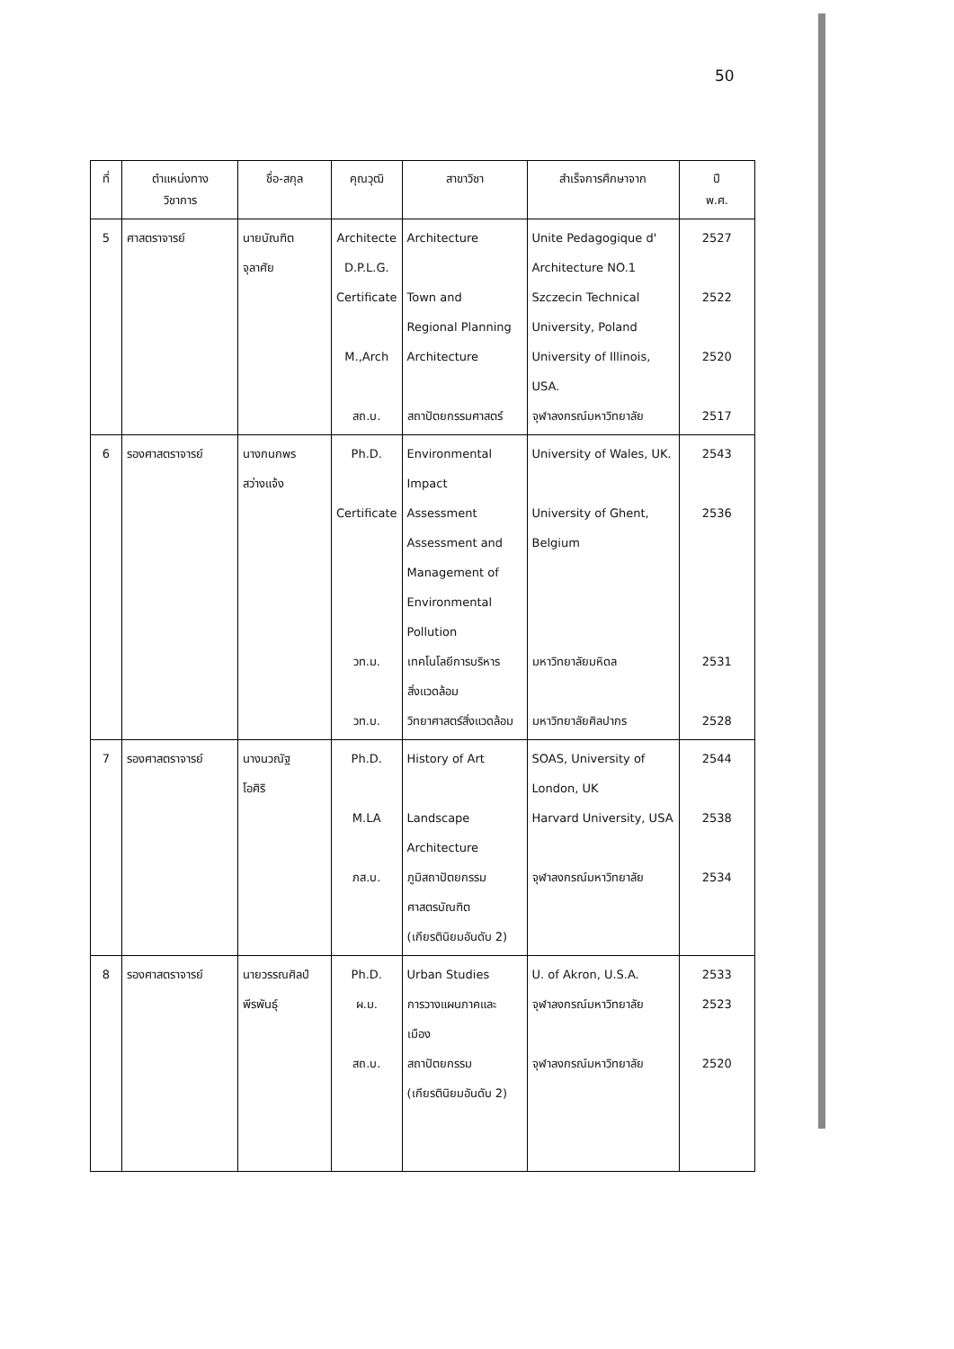50
| ที่ | ตำแหน่งทาง วิชาการ | ชื่อ-สกุล | คุณวุฒิ | สาขาวิชา | สำเร็จการศึกษาจาก | ปี พ.ศ. |
| --- | --- | --- | --- | --- | --- | --- |
| 5 | ศาสตราจารย์ | นายบัณฑิต จุลาศัย | Architecte D.P.L.G. Certificate M.,Arch สถ.บ. | Architecture Town and Regional Planning Architecture สถาปัตยกรรมศาสตร์ | Unite Pedagogique d' Architecture NO.1 Szczecin Technical University, Poland University of Illinois, USA. จุฬาลงกรณ์มหาวิทยาลัย | 2527 2522 2520 2517 |
| 6 | รองศาสตราจารย์ | นางกนกพร สว่างแจ้ง | Ph.D. Certificate วท.ม. วท.บ. | Environmental Impact Assessment Assessment and Management of Environmental Pollution เทคโนโลยีการบริหาร สิ่งแวดล้อม วิทยาศาสตร์สิ่งแวดล้อม | University of Wales, UK. University of Ghent, Belgium มหาวิทยาลัยมหิดล มหาวิทยาลัยศิลปากร | 2543 2536 2531 2528 |
| 7 | รองศาสตราจารย์ | นางนวณัฐ โอศิริ | Ph.D. M.LA ภส.บ. | History of Art Landscape Architecture ภูมิสถาปัตยกรรม ศาสตรบัณฑิต (เกียรตินิยมอันดับ 2) | SOAS, University of London, UK Harvard University, USA จุฬาลงกรณ์มหาวิทยาลัย | 2544 2538 2534 |
| 8 | รองศาสตราจารย์ | นายวรรณศิลป์ พีรพันธุ์ | Ph.D. ผ.ม. สถ.บ. | Urban Studies การวางแผนภาคและ เมือง สถาปัตยกรรม (เกียรตินิยมอันดับ 2) | U. of Akron, U.S.A. จุฬาลงกรณ์มหาวิทยาลัย จุฬาลงกรณ์มหาวิทยาลัย | 2533 2523 2520 |